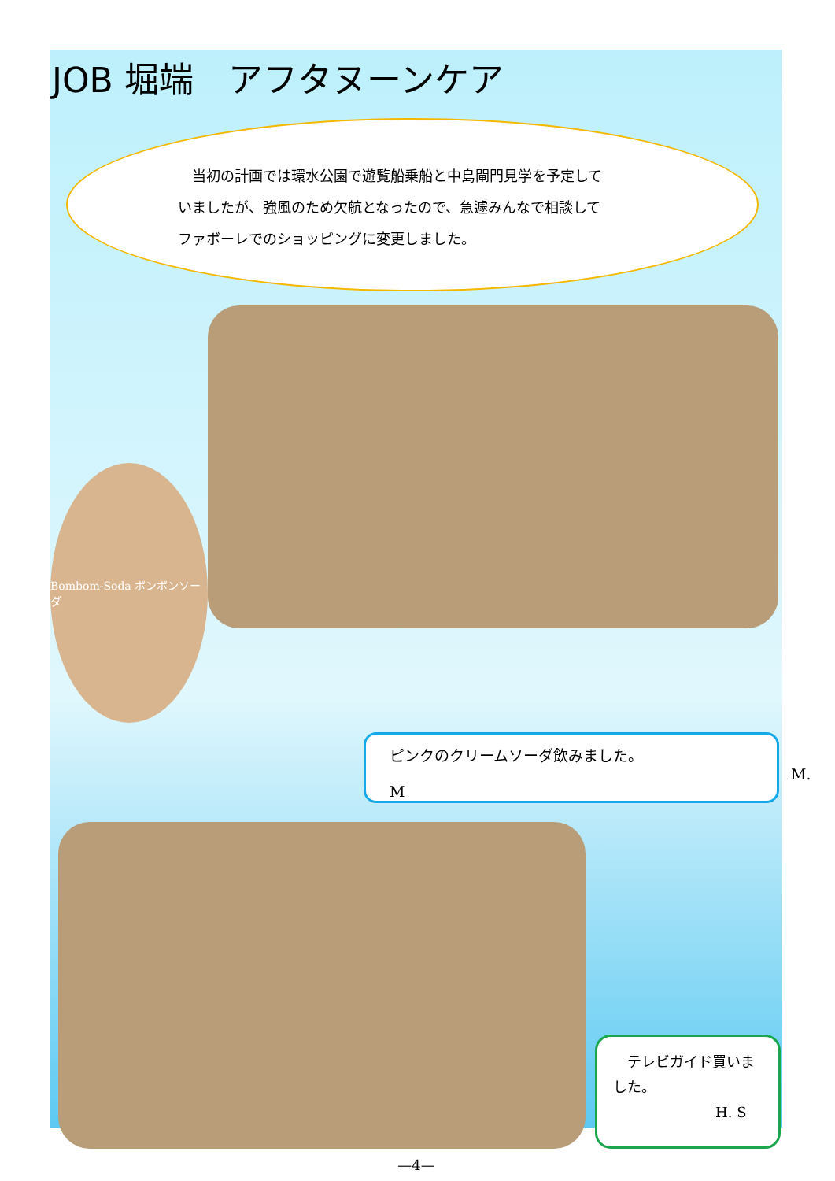JOB 堀端　アフタヌーンケア
　当初の計画では環水公園で遊覧船乗船と中島閘門見学を予定していましたが、強風のため欠航となったので、急遽みんなで相談してファボーレでのショッピングに変更しました。
Bombom-Soda ボンボンソーダ
ピンクのクリームソーダ飲みました。
M. M
　テレビガイド買いました。
H. S
—4—